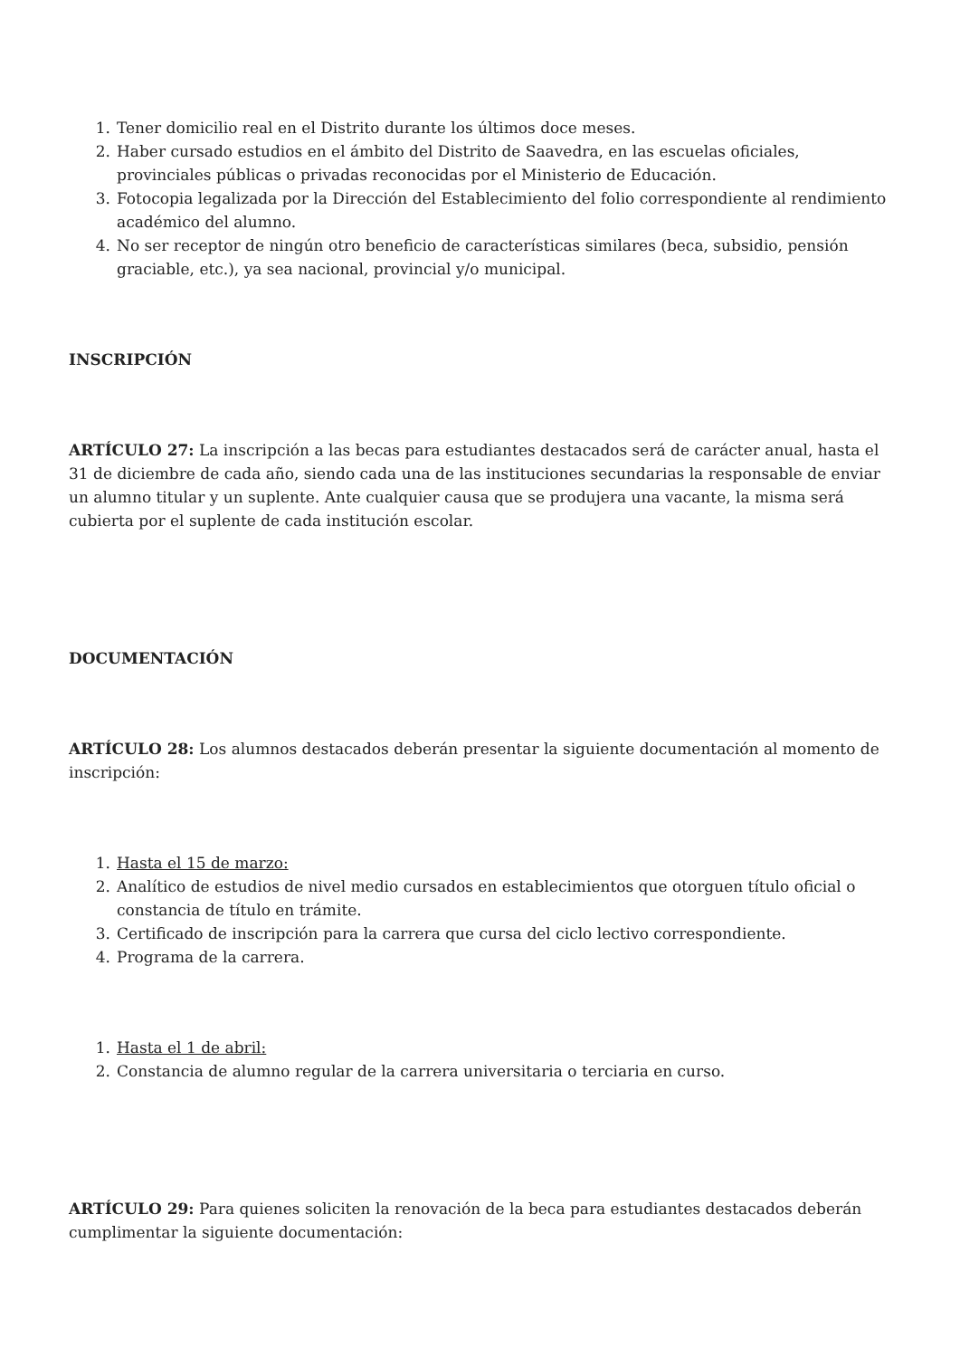1. Tener domicilio real en el Distrito durante los últimos doce meses.
2. Haber cursado estudios en el ámbito del Distrito de Saavedra, en las escuelas oficiales, provinciales públicas o privadas reconocidas por el Ministerio de Educación.
3. Fotocopia legalizada por la Dirección del Establecimiento del folio correspondiente al rendimiento académico del alumno.
4. No ser receptor de ningún otro beneficio de características similares (beca, subsidio, pensión graciable, etc.), ya sea nacional, provincial y/o municipal.
INSCRIPCIÓN
ARTÍCULO 27: La inscripción a las becas para estudiantes destacados será de carácter anual, hasta el 31 de diciembre de cada año, siendo cada una de las instituciones secundarias la responsable de enviar un alumno titular y un suplente. Ante cualquier causa que se produjera una vacante, la misma será cubierta por el suplente de cada institución escolar.
DOCUMENTACIÓN
ARTÍCULO 28: Los alumnos destacados deberán presentar la siguiente documentación al momento de inscripción:
1. Hasta el 15 de marzo:
2. Analítico de estudios de nivel medio cursados en establecimientos que otorguen título oficial o constancia de título en trámite.
3. Certificado de inscripción para la carrera que cursa del ciclo lectivo correspondiente.
4. Programa de la carrera.
1. Hasta el 1 de abril:
2. Constancia de alumno regular de la carrera universitaria o terciaria en curso.
ARTÍCULO 29: Para quienes soliciten la renovación de la beca para estudiantes destacados deberán cumplimentar la siguiente documentación: